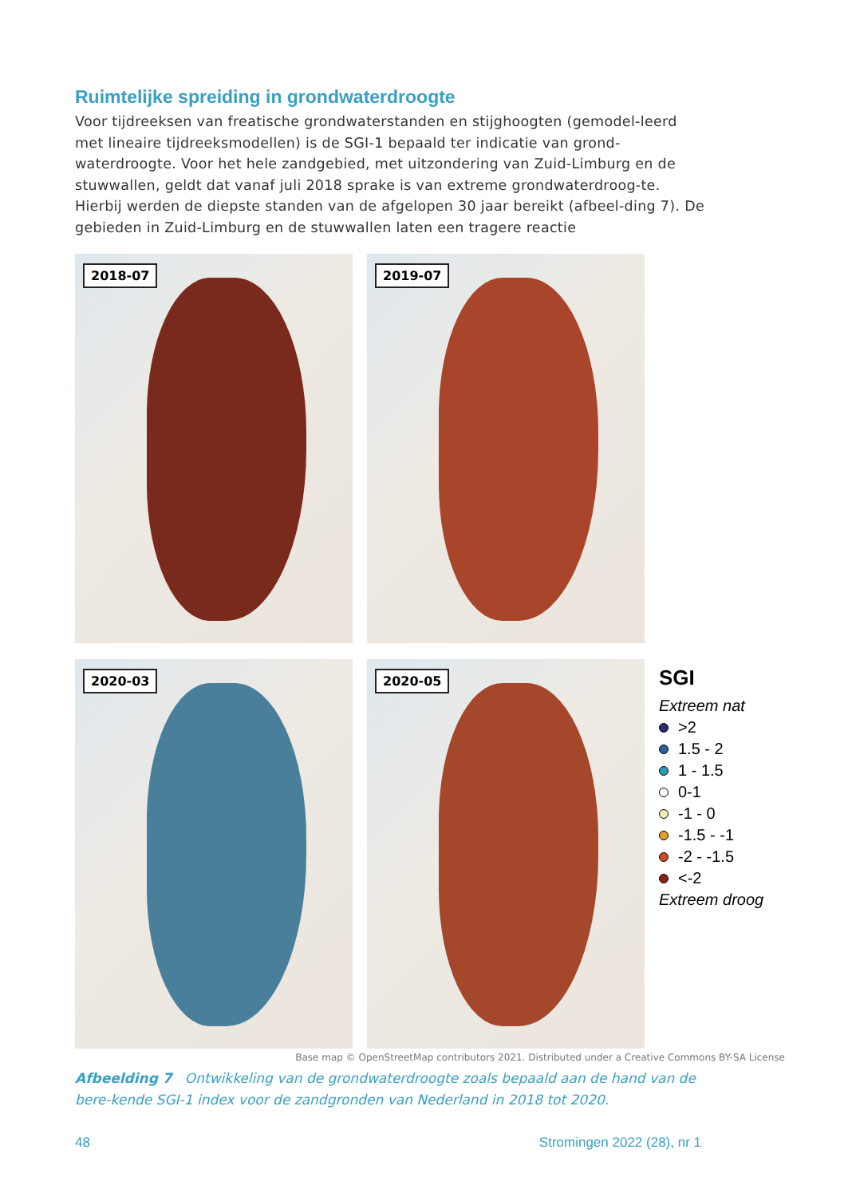Ruimtelijke spreiding in grondwaterdroogte
Voor tijdreeksen van freatische grondwaterstanden en stijghoogten (gemodel-leerd met lineaire tijdreeksmodellen) is de SGI-1 bepaald ter indicatie van grond-waterdroogte. Voor het hele zandgebied, met uitzondering van Zuid-Limburg en de stuwwallen, geldt dat vanaf juli 2018 sprake is van extreme grondwaterdroog-te. Hierbij werden de diepste standen van de afgelopen 30 jaar bereikt (afbeel-ding 7). De gebieden in Zuid-Limburg en de stuwwallen laten een tragere reactie
2018-07
2019-07
2020-03
2020-05
SGI
Extreem nat
>2
1.5 - 2
1 - 1.5
0-1
-1 - 0
-1.5 - -1
-2 - -1.5
<-2
Extreem droog
Base map © OpenStreetMap contributors 2021. Distributed under a Creative Commons BY-SA License
Afbeelding 7 Ontwikkeling van de grondwaterdroogte zoals bepaald aan de hand van de bere-kende SGI-1 index voor de zandgronden van Nederland in 2018 tot 2020.
48 Stromingen 2022 (28), nr 1